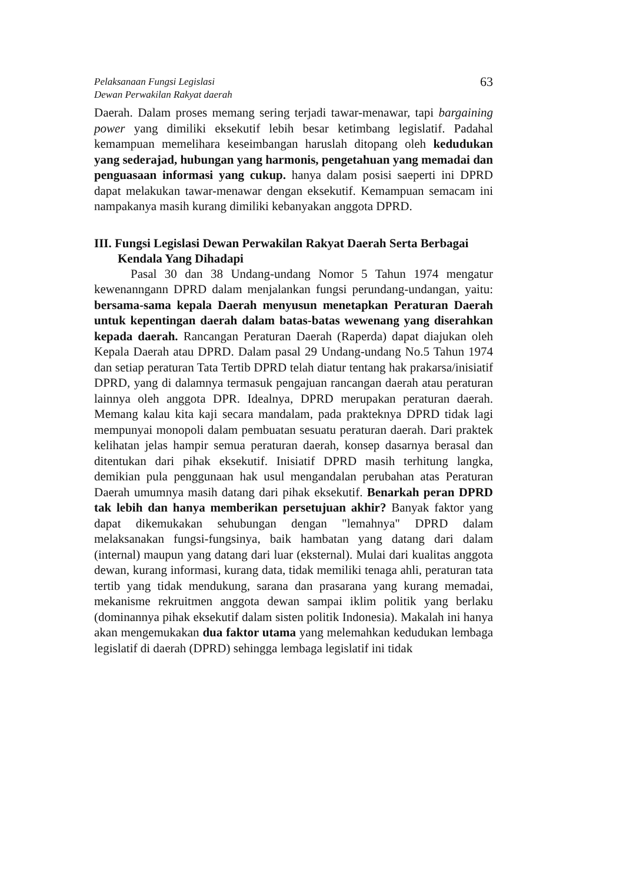Pelaksanaan Fungsi Legislasi
Dewan Perwakilan Rakyat daerah
63
Daerah. Dalam proses memang sering terjadi tawar-menawar, tapi bargaining power yang dimiliki eksekutif lebih besar ketimbang legislatif. Padahal kemampuan memelihara keseimbangan haruslah ditopang oleh kedudukan yang sederajad, hubungan yang harmonis, pengetahuan yang memadai dan penguasaan informasi yang cukup. hanya dalam posisi saeperti ini DPRD dapat melakukan tawar-menawar dengan eksekutif. Kemampuan semacam ini nampakanya masih kurang dimiliki kebanyakan anggota DPRD.
III. Fungsi Legislasi Dewan Perwakilan Rakyat Daerah Serta Berbagai Kendala Yang Dihadapi
Pasal 30 dan 38 Undang-undang Nomor 5 Tahun 1974 mengatur kewenanngann DPRD dalam menjalankan fungsi perundang-undangan, yaitu: bersama-sama kepala Daerah menyusun menetapkan Peraturan Daerah untuk kepentingan daerah dalam batas-batas wewenang yang diserahkan kepada daerah. Rancangan Peraturan Daerah (Raperda) dapat diajukan oleh Kepala Daerah atau DPRD. Dalam pasal 29 Undang-undang No.5 Tahun 1974 dan setiap peraturan Tata Tertib DPRD telah diatur tentang hak prakarsa/inisiatif DPRD, yang di dalamnya termasuk pengajuan rancangan daerah atau peraturan lainnya oleh anggota DPR. Idealnya, DPRD merupakan peraturan daerah. Memang kalau kita kaji secara mandalam, pada prakteknya DPRD tidak lagi mempunyai monopoli dalam pembuatan sesuatu peraturan daerah. Dari praktek kelihatan jelas hampir semua peraturan daerah, konsep dasarnya berasal dan ditentukan dari pihak eksekutif. Inisiatif DPRD masih terhitung langka, demikian pula penggunaan hak usul mengandalan perubahan atas Peraturan Daerah umumnya masih datang dari pihak eksekutif. Benarkah peran DPRD tak lebih dan hanya memberikan persetujuan akhir? Banyak faktor yang dapat dikemukakan sehubungan dengan "lemahnya" DPRD dalam melaksanakan fungsi-fungsinya, baik hambatan yang datang dari dalam (internal) maupun yang datang dari luar (eksternal). Mulai dari kualitas anggota dewan, kurang informasi, kurang data, tidak memiliki tenaga ahli, peraturan tata tertib yang tidak mendukung, sarana dan prasarana yang kurang memadai, mekanisme rekruitmen anggota dewan sampai iklim politik yang berlaku (dominannya pihak eksekutif dalam sisten politik Indonesia). Makalah ini hanya akan mengemukakan dua faktor utama yang melemahkan kedudukan lembaga legislatif di daerah (DPRD) sehingga lembaga legislatif ini tidak